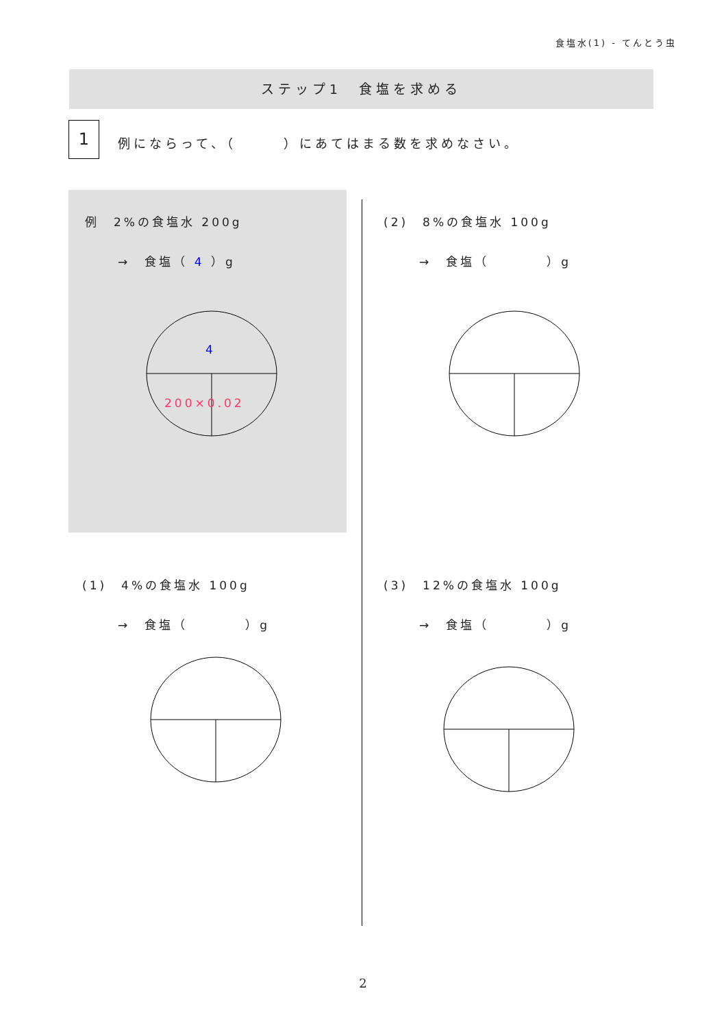食塩水(1) - てんとう虫
ステップ1　食塩を求める
1
例にならって、（　　　）にあてはまる数を求めなさい。
例　2%の食塩水 200g
→　食塩（ 4 ）g
4
200×0.02
(2)　8%の食塩水 100g
→　食塩（　　　　）g
(1)　4%の食塩水 100g
→　食塩（　　　　）g
(3)　12%の食塩水 100g
→　食塩（　　　　）g
2